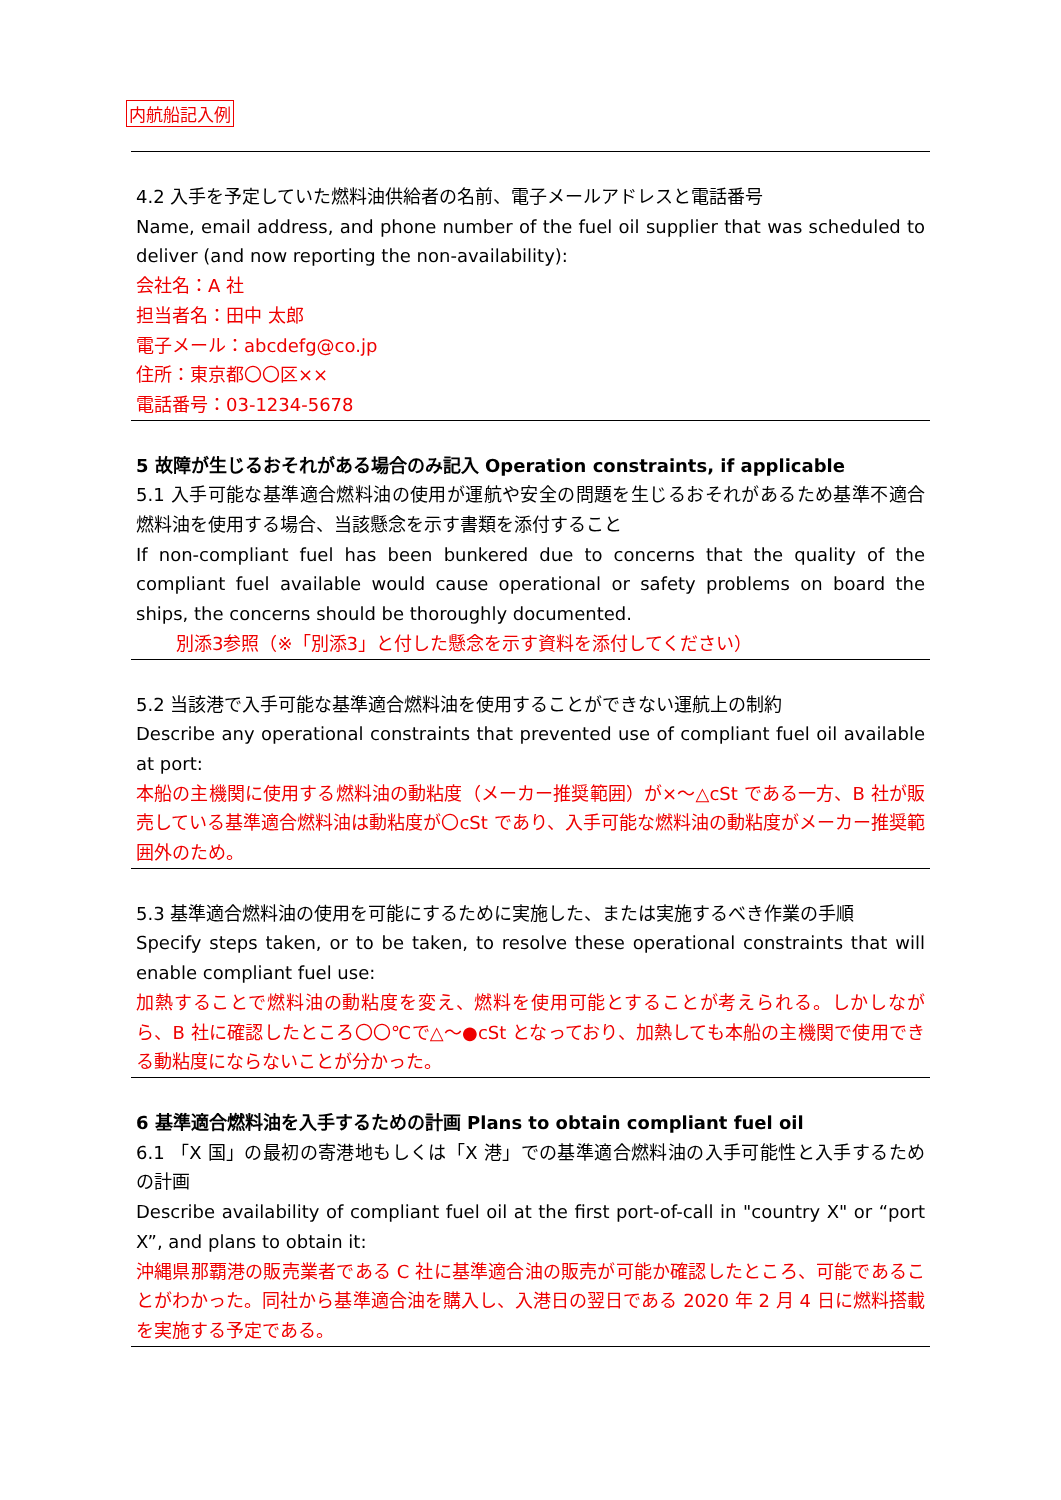内航船記入例
4.2 入手を予定していた燃料油供給者の名前、電子メールアドレスと電話番号
Name, email address, and phone number of the fuel oil supplier that was scheduled to deliver (and now reporting the non-availability):
会社名：A 社
担当者名：田中 太郎
電子メール：abcdefg@co.jp
住所：東京都〇〇区××
電話番号：03-1234-5678
5 故障が生じるおそれがある場合のみ記入 Operation constraints, if applicable
5.1 入手可能な基準適合燃料油の使用が運航や安全の問題を生じるおそれがあるため基準不適合燃料油を使用する場合、当該懸念を示す書類を添付すること
If non-compliant fuel has been bunkered due to concerns that the quality of the compliant fuel available would cause operational or safety problems on board the ships, the concerns should be thoroughly documented.
別添3参照（※「別添3」と付した懸念を示す資料を添付してください）
5.2 当該港で入手可能な基準適合燃料油を使用することができない運航上の制約
Describe any operational constraints that prevented use of compliant fuel oil available at port:
本船の主機関に使用する燃料油の動粘度（メーカー推奨範囲）が×～△cSt である一方、B 社が販売している基準適合燃料油は動粘度が〇cSt であり、入手可能な燃料油の動粘度がメーカー推奨範囲外のため。
5.3 基準適合燃料油の使用を可能にするために実施した、または実施するべき作業の手順
Specify steps taken, or to be taken, to resolve these operational constraints that will enable compliant fuel use:
加熱することで燃料油の動粘度を変え、燃料を使用可能とすることが考えられる。しかしながら、B 社に確認したところ〇〇℃で△～●cSt となっており、加熱しても本船の主機関で使用できる動粘度にならないことが分かった。
6 基準適合燃料油を入手するための計画 Plans to obtain compliant fuel oil
6.1 「X 国」の最初の寄港地もしくは「X 港」での基準適合燃料油の入手可能性と入手するための計画
Describe availability of compliant fuel oil at the first port-of-call in "country X" or “port X”, and plans to obtain it:
沖縄県那覇港の販売業者である C 社に基準適合油の販売が可能か確認したところ、可能であることがわかった。同社から基準適合油を購入し、入港日の翌日である 2020 年 2 月 4 日に燃料搭載を実施する予定である。